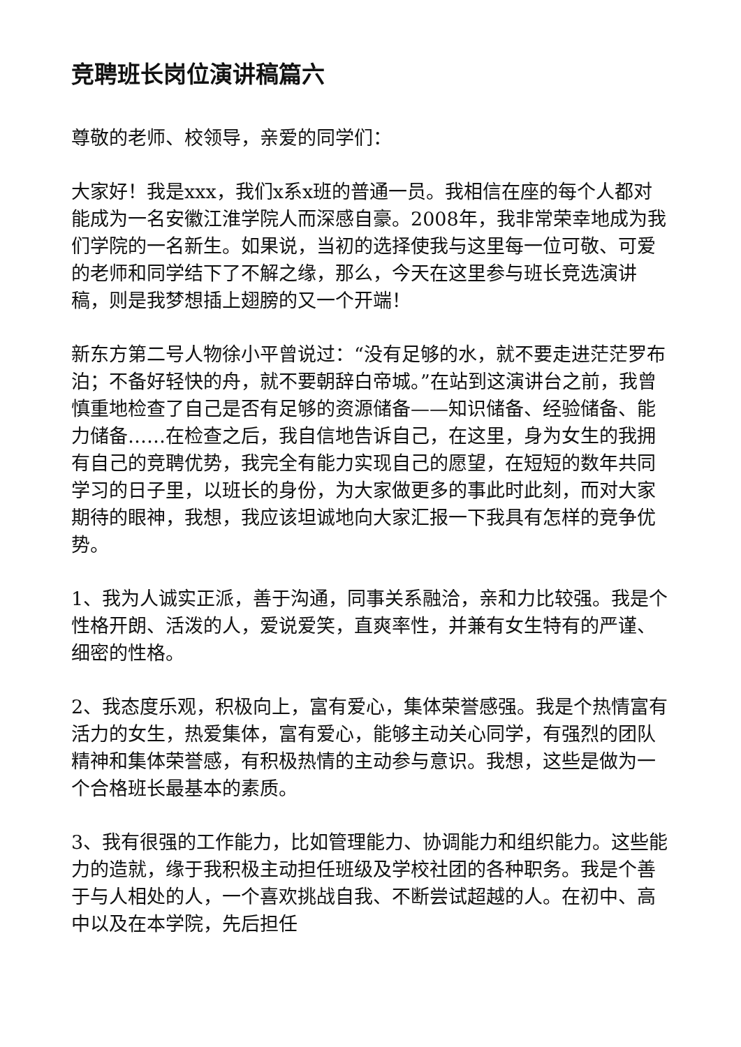竞聘班长岗位演讲稿篇六
尊敬的老师、校领导，亲爱的同学们：
大家好！我是xxx，我们x系x班的普通一员。我相信在座的每个人都对能成为一名安徽江淮学院人而深感自豪。2008年，我非常荣幸地成为我们学院的一名新生。如果说，当初的选择使我与这里每一位可敬、可爱的老师和同学结下了不解之缘，那么，今天在这里参与班长竞选演讲稿，则是我梦想插上翅膀的又一个开端！
新东方第二号人物徐小平曾说过：“没有足够的水，就不要走进茫茫罗布泊；不备好轻快的舟，就不要朝辞白帝城。”在站到这演讲台之前，我曾慎重地检查了自己是否有足够的资源储备——知识储备、经验储备、能力储备……在检查之后，我自信地告诉自己，在这里，身为女生的我拥有自己的竞聘优势，我完全有能力实现自己的愿望，在短短的数年共同学习的日子里，以班长的身份，为大家做更多的事此时此刻，而对大家期待的眼神，我想，我应该坦诚地向大家汇报一下我具有怎样的竞争优势。
1、我为人诚实正派，善于沟通，同事关系融洽，亲和力比较强。我是个性格开朗、活泼的人，爱说爱笑，直爽率性，并兼有女生特有的严谨、细密的性格。
2、我态度乐观，积极向上，富有爱心，集体荣誉感强。我是个热情富有活力的女生，热爱集体，富有爱心，能够主动关心同学，有强烈的团队精神和集体荣誉感，有积极热情的主动参与意识。我想，这些是做为一个合格班长最基本的素质。
3、我有很强的工作能力，比如管理能力、协调能力和组织能力。这些能力的造就，缘于我积极主动担任班级及学校社团的各种职务。我是个善于与人相处的人，一个喜欢挑战自我、不断尝试超越的人。在初中、高中以及在本学院，先后担任